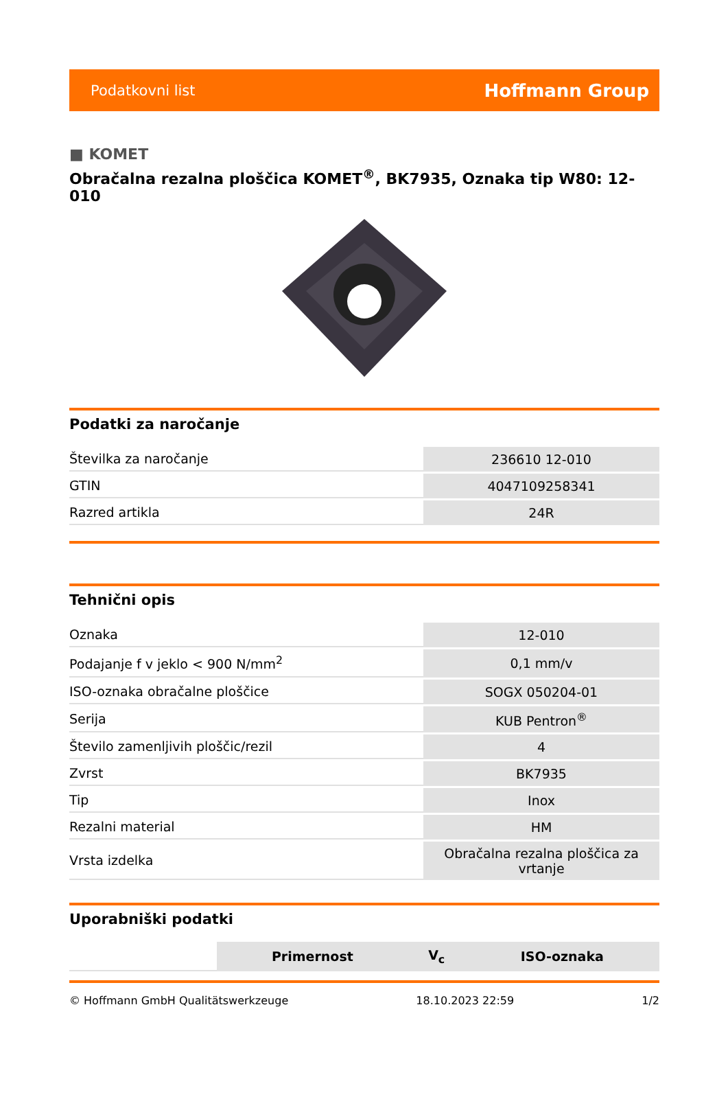Podatkovni list Hoffmann Group
■ KOMET
Obračalna rezalna ploščica KOMET<sup>®</sup>, BK7935, Oznaka tip W80: 12-010
Podatki za naročanje
| Številka za naročanje | 236610 12-010 |
| GTIN | 4047109258341 |
| Razred artikla | 24R |
Tehnični opis
| Oznaka | 12-010 |
| Podajanje f v jeklo < 900 N/mm<sup>2</sup> | 0,1 mm/v |
| ISO-oznaka obračalne ploščice | SOGX 050204-01 |
| Serija | KUB Pentron<sup>®</sup> |
| Število zamenljivih ploščic/rezil | 4 |
| Zvrst | BK7935 |
| Tip | Inox |
| Rezalni material | HM |
| Vrsta izdelka | Obračalna rezalna ploščica za vrtanje |
Uporabniški podatki
| | Primernost | V<sub>c</sub> | ISO-oznaka |
© Hoffmann GmbH Qualitätswerkzeuge 18.10.2023 22:59 1/2